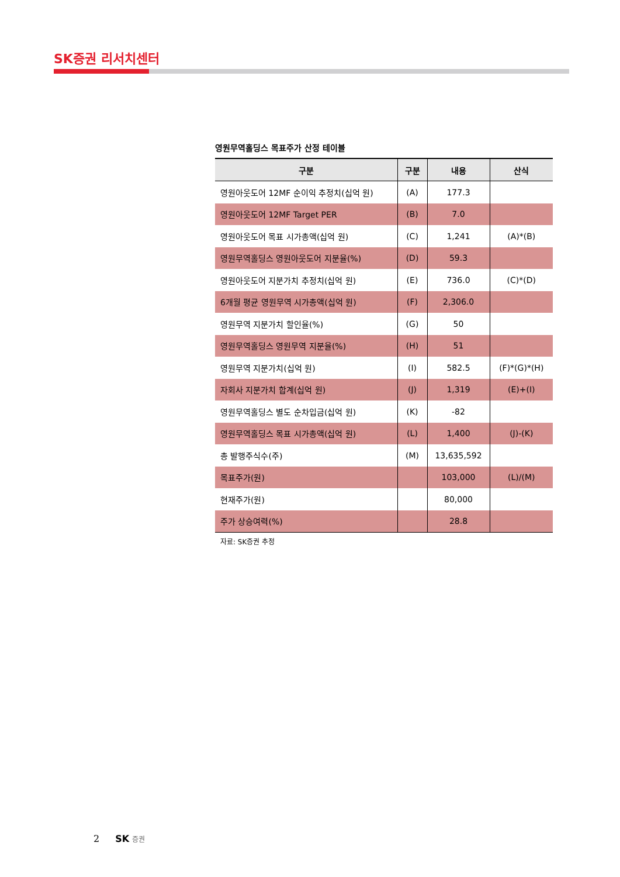SK증권 리서치센터
영원무역홀딩스 목표주가 산정 테이블
| 구분 | 구분 | 내용 | 산식 |
| --- | --- | --- | --- |
| 영원아웃도어 12MF 순이익 추정치(십억 원) | (A) | 177.3 | |
| 영원아웃도어 12MF Target PER | (B) | 7.0 | |
| 영원아웃도어 목표 시가총액(십억 원) | (C) | 1,241 | (A)*(B) |
| 영원무역홀딩스 영원아웃도어 지분율(%) | (D) | 59.3 | |
| 영원아웃도어 지분가치 추정치(십억 원) | (E) | 736.0 | (C)*(D) |
| 6개월 평균 영원무역 시가총액(십억 원) | (F) | 2,306.0 | |
| 영원무역 지분가치 할인율(%) | (G) | 50 | |
| 영원무역홀딩스 영원무역 지분율(%) | (H) | 51 | |
| 영원무역 지분가치(십억 원) | (I) | 582.5 | (F)*(G)*(H) |
| 자회사 지분가치 합계(십억 원) | (J) | 1,319 | (E)+(I) |
| 영원무역홀딩스 별도 순차입금(십억 원) | (K) | -82 | |
| 영원무역홀딩스 목표 시가총액(십억 원) | (L) | 1,400 | (J)-(K) |
| 총 발행주식수(주) | (M) | 13,635,592 | |
| 목표주가(원) | | 103,000 | (L)/(M) |
| 현재주가(원) | | 80,000 | |
| 주가 상승여력(%) | | 28.8 | |
자료: SK증권 추정
2 SK 증권